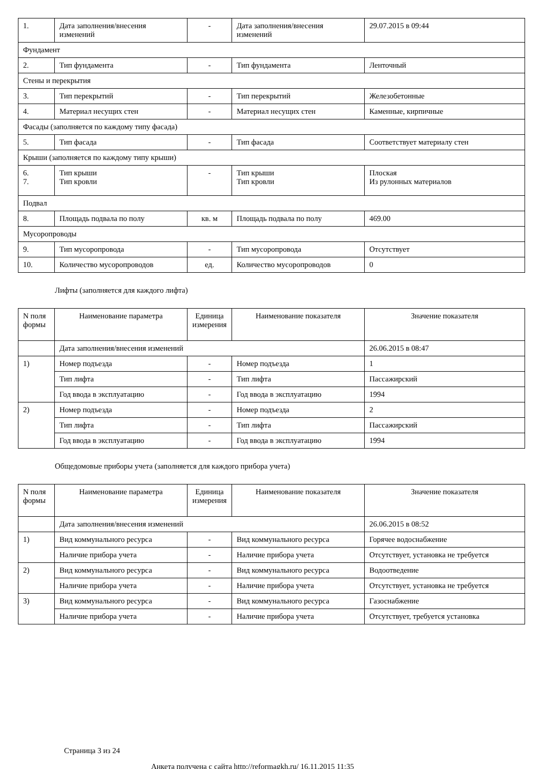| 1. | Дата заполнения/внесения изменений | - | Дата заполнения/внесения изменений | 29.07.2015 в 09:44 |
| Фундамент | | | | |
| 2. | Тип фундамента | - | Тип фундамента | Ленточный |
| Стены и перекрытия | | | | |
| 3. | Тип перекрытий | - | Тип перекрытий | Железобетонные |
| 4. | Материал несущих стен | - | Материал несущих стен | Каменные, кирпичные |
| Фасады (заполняется по каждому типу фасада) | | | | |
| 5. | Тип фасада | - | Тип фасада | Соответствует материалу стен |
| Крыши (заполняется по каждому типу крыши) | | | | |
| 6. 7. | Тип крыши Тип кровли | - | Тип крыши Тип кровли | Плоская Из рулонных материалов |
| Подвал | | | | |
| 8. | Площадь подвала по полу | кв. м | Площадь подвала по полу | 469.00 |
| Мусоропроводы | | | | |
| 9. | Тип мусоропровода | - | Тип мусоропровода | Отсутствует |
| 10. | Количество мусоропроводов | ед. | Количество мусоропроводов | 0 |
Лифты (заполняется для каждого лифта)
| N поля формы | Наименование параметра | Единица измерения | Наименование показателя | Значение показателя |
| --- | --- | --- | --- | --- |
| | Дата заполнения/внесения изменений | | | 26.06.2015 в 08:47 |
| 1) | Номер подъезда | - | Номер подъезда | 1 |
| | Тип лифта | - | Тип лифта | Пассажирский |
| | Год ввода в эксплуатацию | - | Год ввода в эксплуатацию | 1994 |
| 2) | Номер подъезда | - | Номер подъезда | 2 |
| | Тип лифта | - | Тип лифта | Пассажирский |
| | Год ввода в эксплуатацию | - | Год ввода в эксплуатацию | 1994 |
Общедомовые приборы учета (заполняется для каждого прибора учета)
| N поля формы | Наименование параметра | Единица измерения | Наименование показателя | Значение показателя |
| --- | --- | --- | --- | --- |
| | Дата заполнения/внесения изменений | | | 26.06.2015 в 08:52 |
| 1) | Вид коммунального ресурса | - | Вид коммунального ресурса | Горячее водоснабжение |
| | Наличие прибора учета | - | Наличие прибора учета | Отсутствует, установка не требуется |
| 2) | Вид коммунального ресурса | - | Вид коммунального ресурса | Водоотведение |
| | Наличие прибора учета | - | Наличие прибора учета | Отсутствует, установка не требуется |
| 3) | Вид коммунального ресурса | - | Вид коммунального ресурса | Газоснабжение |
| | Наличие прибора учета | - | Наличие прибора учета | Отсутствует, требуется установка |
Страница 3 из 24
Анкета получена с сайта http://reformagkh.ru/ 16.11.2015 11:35